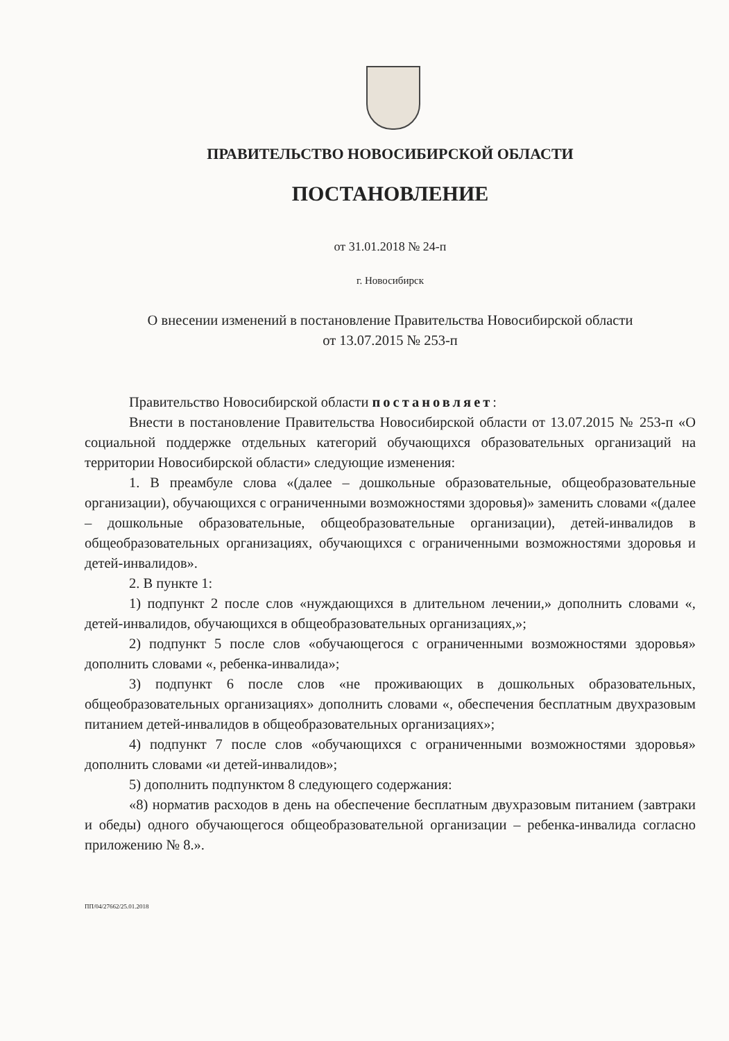ПРАВИТЕЛЬСТВО НОВОСИБИРСКОЙ ОБЛАСТИ
ПОСТАНОВЛЕНИЕ
от 31.01.2018 № 24-п
г. Новосибирск
О внесении изменений в постановление Правительства Новосибирской области
от 13.07.2015 № 253-п
Правительство Новосибирской области постановляет:
Внести в постановление Правительства Новосибирской области от 13.07.2015 № 253-п «О социальной поддержке отдельных категорий обучающихся образовательных организаций на территории Новосибирской области» следующие изменения:
1. В преамбуле слова «(далее – дошкольные образовательные, общеобразовательные организации), обучающихся с ограниченными возможностями здоровья)» заменить словами «(далее – дошкольные образовательные, общеобразовательные организации), детей-инвалидов в общеобразовательных организациях, обучающихся с ограниченными возможностями здоровья и детей-инвалидов».
2. В пункте 1:
1) подпункт 2 после слов «нуждающихся в длительном лечении,» дополнить словами «, детей-инвалидов, обучающихся в общеобразовательных организациях,»;
2) подпункт 5 после слов «обучающегося с ограниченными возможностями здоровья» дополнить словами «, ребенка-инвалида»;
3) подпункт 6 после слов «не проживающих в дошкольных образовательных, общеобразовательных организациях» дополнить словами «, обеспечения бесплатным двухразовым питанием детей-инвалидов в общеобразовательных организациях»;
4) подпункт 7 после слов «обучающихся с ограниченными возможностями здоровья» дополнить словами «и детей-инвалидов»;
5) дополнить подпунктом 8 следующего содержания:
«8) норматив расходов в день на обеспечение бесплатным двухразовым питанием (завтраки и обеды) одного обучающегося общеобразовательной организации – ребенка-инвалида согласно приложению № 8.».
ПП/04/27662/25.01.2018